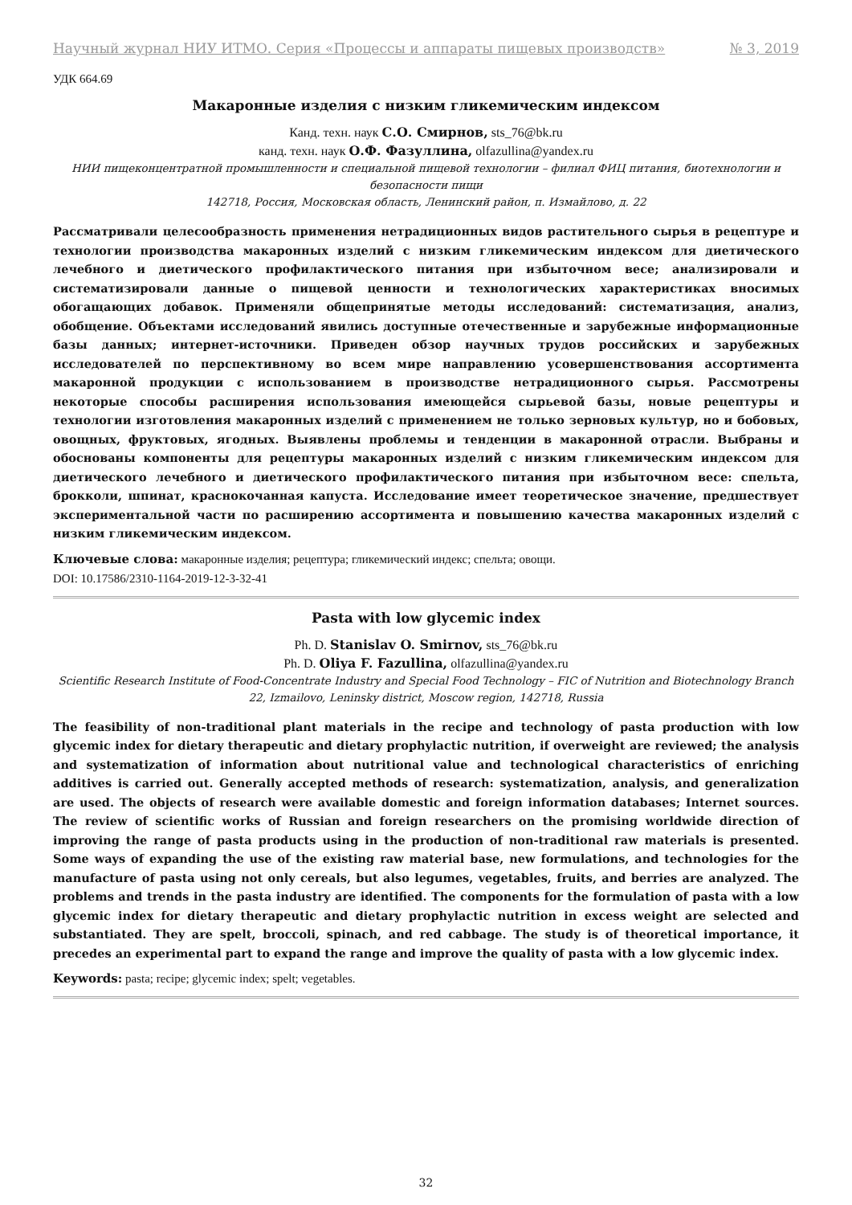Научный журнал НИУ ИТМО. Серия «Процессы и аппараты пищевых производств» № 3, 2019
УДК 664.69
Макаронные изделия с низким гликемическим индексом
Канд. техн. наук С.О. Смирнов, sts_76@bk.ru
канд. техн. наук О.Ф. Фазуллина, olfazullina@yandex.ru
НИИ пищеконцентратной промышленности и специальной пищевой технологии – филиал ФИЦ питания, биотехнологии и безопасности пищи
142718, Россия, Московская область, Ленинский район, п. Измайлово, д. 22
Рассматривали целесообразность применения нетрадиционных видов растительного сырья в рецептуре и технологии производства макаронных изделий с низким гликемическим индексом для диетического лечебного и диетического профилактического питания при избыточном весе; анализировали и систематизировали данные о пищевой ценности и технологических характеристиках вносимых обогащающих добавок. Применяли общепринятые методы исследований: систематизация, анализ, обобщение. Объектами исследований явились доступные отечественные и зарубежные информационные базы данных; интернет-источники. Приведен обзор научных трудов российских и зарубежных исследователей по перспективному во всем мире направлению усовершенствования ассортимента макаронной продукции с использованием в производстве нетрадиционного сырья. Рассмотрены некоторые способы расширения использования имеющейся сырьевой базы, новые рецептуры и технологии изготовления макаронных изделий с применением не только зерновых культур, но и бобовых, овощных, фруктовых, ягодных. Выявлены проблемы и тенденции в макаронной отрасли. Выбраны и обоснованы компоненты для рецептуры макаронных изделий с низким гликемическим индексом для диетического лечебного и диетического профилактического питания при избыточном весе: спельта, брокколи, шпинат, краснокочанная капуста. Исследование имеет теоретическое значение, предшествует экспериментальной части по расширению ассортимента и повышению качества макаронных изделий с низким гликемическим индексом.
Ключевые слова: макаронные изделия; рецептура; гликемический индекс; спельта; овощи.
DOI: 10.17586/2310-1164-2019-12-3-32-41
Pasta with low glycemic index
Ph. D. Stanislav O. Smirnov, sts_76@bk.ru
Ph. D. Oliya F. Fazullina, olfazullina@yandex.ru
Scientific Research Institute of Food-Concentrate Industry and Special Food Technology – FIC of Nutrition and Biotechnology Branch
22, Izmailovo, Leninsky district, Moscow region, 142718, Russia
The feasibility of non-traditional plant materials in the recipe and technology of pasta production with low glycemic index for dietary therapeutic and dietary prophylactic nutrition, if overweight are reviewed; the analysis and systematization of information about nutritional value and technological characteristics of enriching additives is carried out. Generally accepted methods of research: systematization, analysis, and generalization are used. The objects of research were available domestic and foreign information databases; Internet sources. The review of scientific works of Russian and foreign researchers on the promising worldwide direction of improving the range of pasta products using in the production of non-traditional raw materials is presented. Some ways of expanding the use of the existing raw material base, new formulations, and technologies for the manufacture of pasta using not only cereals, but also legumes, vegetables, fruits, and berries are analyzed. The problems and trends in the pasta industry are identified. The components for the formulation of pasta with a low glycemic index for dietary therapeutic and dietary prophylactic nutrition in excess weight are selected and substantiated. They are spelt, broccoli, spinach, and red cabbage. The study is of theoretical importance, it precedes an experimental part to expand the range and improve the quality of pasta with a low glycemic index.
Keywords: pasta; recipe; glycemic index; spelt; vegetables.
32